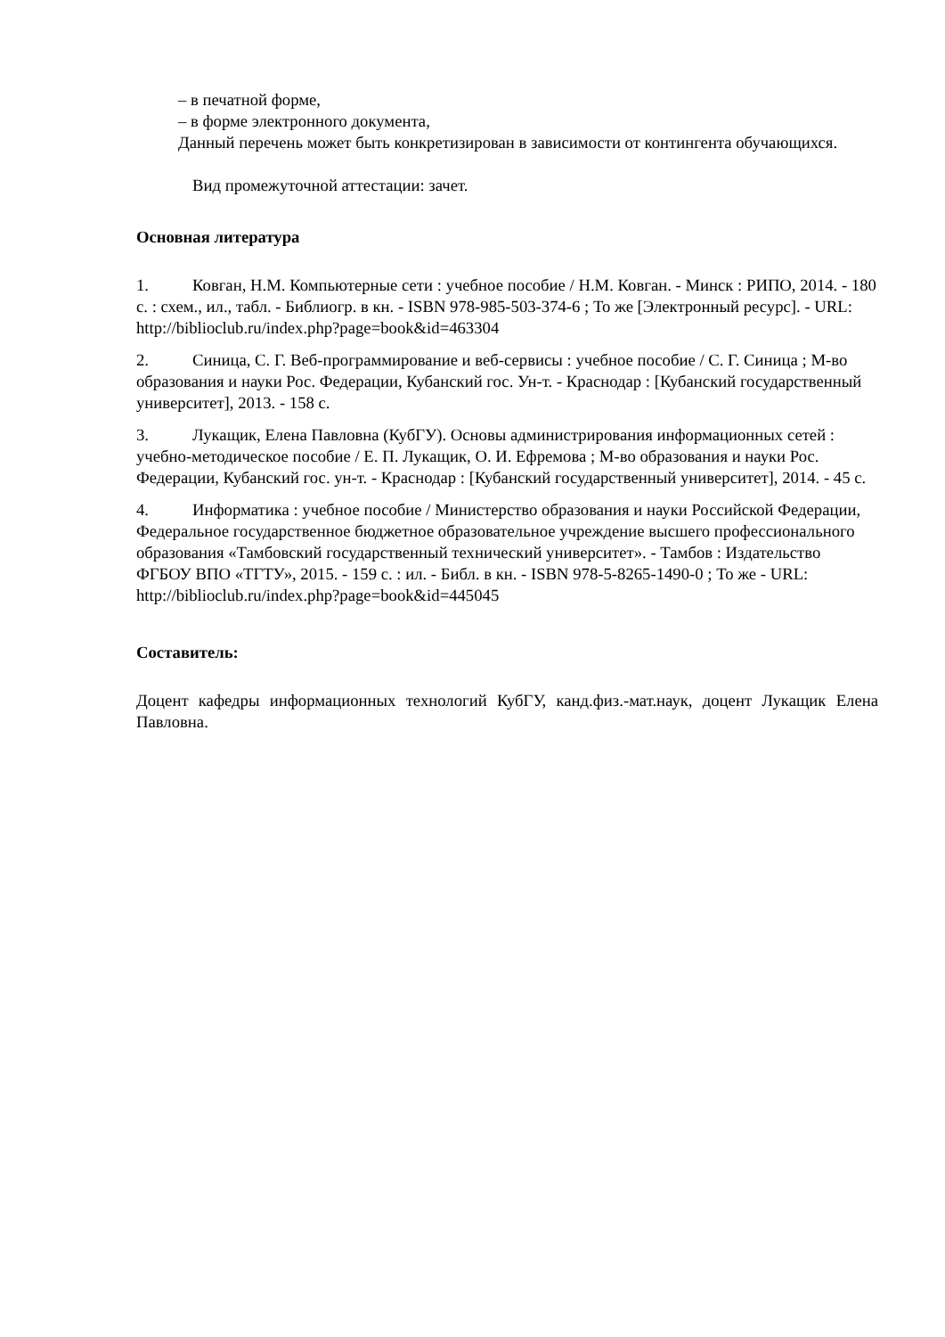– в печатной форме,
– в форме электронного документа,
Данный перечень может быть конкретизирован в зависимости от контингента обучающихся.
Вид промежуточной аттестации: зачет.
Основная литература
1. Ковган, Н.М. Компьютерные сети : учебное пособие / Н.М. Ковган. - Минск : РИПО, 2014. - 180 с. : схем., ил., табл. - Библиогр. в кн. - ISBN 978-985-503-374-6 ; То же [Электронный ресурс]. - URL: http://biblioclub.ru/index.php?page=book&id=463304
2. Синица, С. Г. Веб-программирование и веб-сервисы : учебное пособие / С. Г. Синица ; М-во образования и науки Рос. Федерации, Кубанский гос. Ун-т. - Краснодар : [Кубанский государственный университет], 2013. - 158 с.
3. Лукащик, Елена Павловна (КубГУ). Основы администрирования информационных сетей : учебно-методическое пособие / Е. П. Лукащик, О. И. Ефремова ; М-во образования и науки Рос. Федерации, Кубанский гос. ун-т. - Краснодар : [Кубанский государственный университет], 2014. - 45 с.
4. Информатика : учебное пособие / Министерство образования и науки Российской Федерации, Федеральное государственное бюджетное образовательное учреждение высшего профессионального образования «Тамбовский государственный технический университет». - Тамбов : Издательство ФГБОУ ВПО «ТГТУ», 2015. - 159 с. : ил. - Библ. в кн. - ISBN 978-5-8265-1490-0 ; То же - URL: http://biblioclub.ru/index.php?page=book&id=445045
Составитель:
Доцент кафедры информационных технологий КубГУ, канд.физ.-мат.наук, доцент Лукащик Елена Павловна.